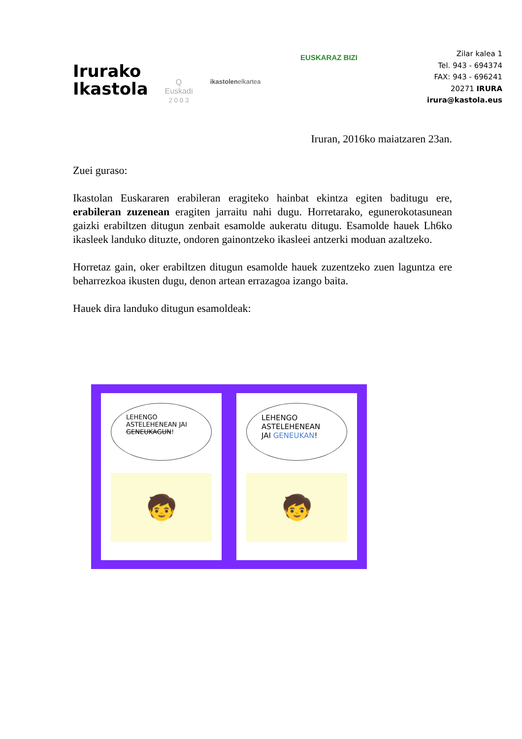Irurako
Ikastola
Q
Euskadi
2 0 0 3
ikastolenelkartea
EUSKARAZ BIZI
Zilar kalea 1
Tel. 943 - 694374
FAX: 943 - 696241
20271 IRURA
irura@kastola.eus
Iruran, 2016ko maiatzaren 23an.
Zuei guraso:
Ikastolan Euskararen erabileran eragiteko hainbat ekintza egiten baditugu ere, erabileran zuzenean eragiten jarraitu nahi dugu. Horretarako, egunerokotasunean gaizki erabiltzen ditugun zenbait esamolde aukeratu ditugu. Esamolde hauek Lh6ko ikasleek landuko dituzte, ondoren gainontzeko ikasleei antzerki moduan azaltzeko.
Horretaz gain, oker erabiltzen ditugun esamolde hauek zuzentzeko zuen laguntza ere beharrezkoa ikusten dugu, denon artean errazagoa izango baita.
Hauek dira landuko ditugun esamoldeak:
LEHENGO
ASTELEHENEAN JAI
GENEUKAGUN!
🧒
LEHENGO
ASTELEHENEAN
JAI GENEUKAN!
🧒